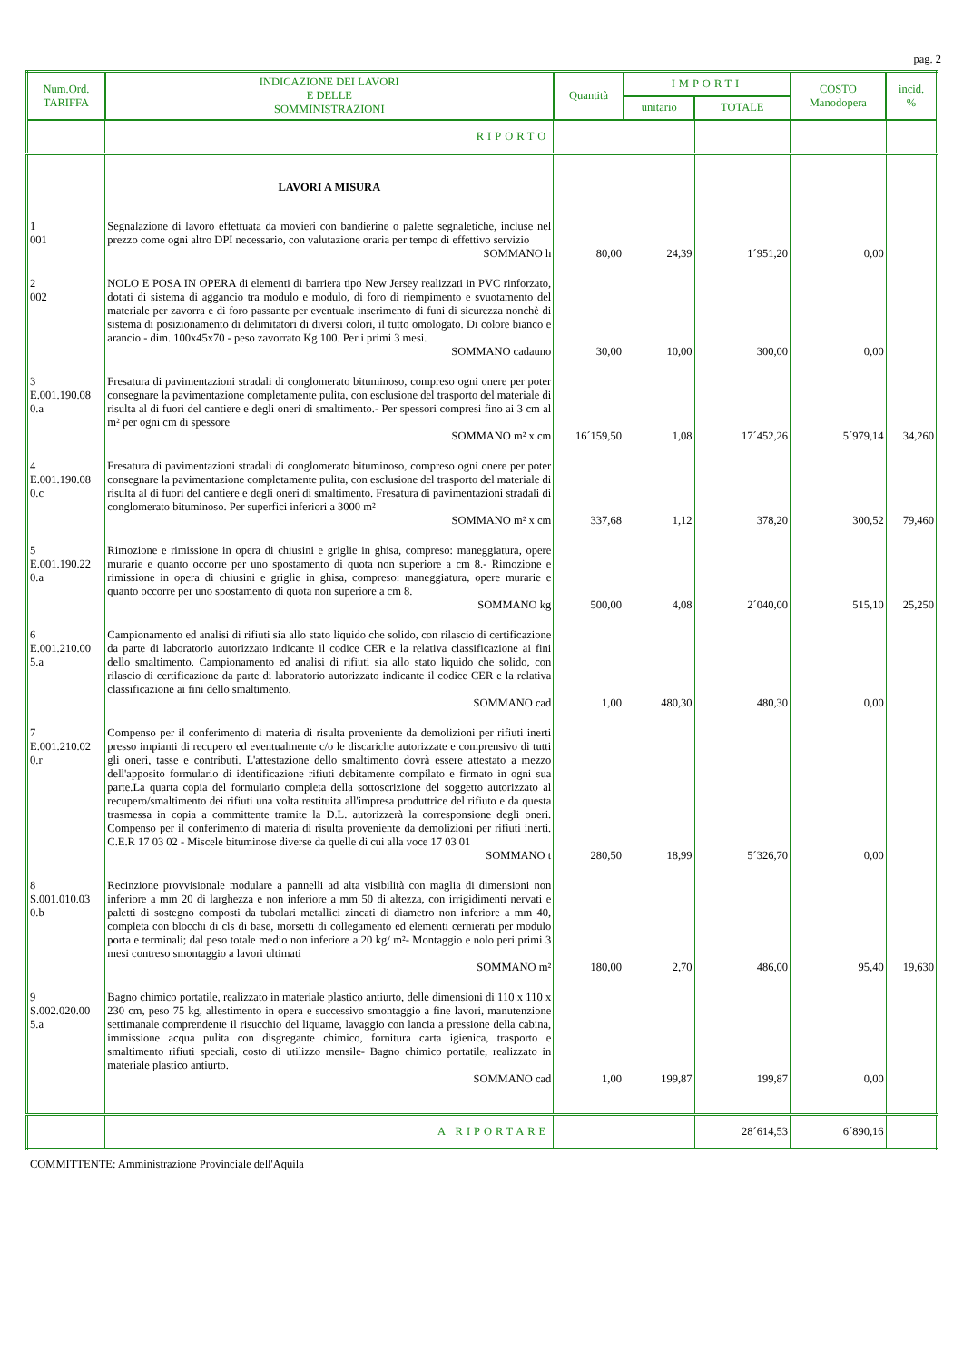pag. 2
| Num.Ord. TARIFFA | INDICAZIONE DEI LAVORI E DELLE SOMMINISTRAZIONI | Quantità | IMPORTI | | COSTO Manodopera | incid. % |
| --- | --- | --- | --- | --- | --- | --- |
| | | | unitario | TOTALE | | |
| | RIPORTO | | | | | |
| | LAVORI A MISURA | | | | | |
| 1 001 | Segnalazione di lavoro effettuata da movieri con bandierine o palette segnaletiche, incluse nel prezzo come ogni altro DPI necessario, con valutazione oraria per tempo di effettivo servizio SOMMANO h | 80,00 | 24,39 | 1´951,20 | 0,00 | |
| 2 002 | NOLO E POSA IN OPERA di elementi di barriera tipo New Jersey realizzati in PVC rinforzato, dotati di sistema di aggancio tra modulo e modulo, di foro di riempimento e svuotamento del materiale per zavorra e di foro passante per eventuale inserimento di funi di sicurezza nonchè di sistema di posizionamento di delimitatori di diversi colori, il tutto omologato. Di colore bianco e arancio - dim. 100x45x70 - peso zavorrato Kg 100. Per i primi 3 mesi. SOMMANO cadauno | 30,00 | 10,00 | 300,00 | 0,00 | |
| 3 E.001.190.08 0.a | Fresatura di pavimentazioni stradali di conglomerato bituminoso, compreso ogni onere per poter consegnare la pavimentazione completamente pulita, con esclusione del trasporto del materiale di risulta al di fuori del cantiere e degli oneri di smaltimento.- Per spessori compresi fino ai 3 cm al m² per ogni cm di spessore SOMMANO m² x cm | 16´159,50 | 1,08 | 17´452,26 | 5´979,14 | 34,260 |
| 4 E.001.190.08 0.c | Fresatura di pavimentazioni stradali di conglomerato bituminoso, compreso ogni onere per poter consegnare la pavimentazione completamente pulita, con esclusione del trasporto del materiale di risulta al di fuori del cantiere e degli oneri di smaltimento. Fresatura di pavimentazioni stradali di conglomerato bituminoso. Per superfici inferiori a 3000 m² SOMMANO m² x cm | 337,68 | 1,12 | 378,20 | 300,52 | 79,460 |
| 5 E.001.190.22 0.a | Rimozione e rimissione in opera di chiusini e griglie in ghisa, compreso: maneggiatura, opere murarie e quanto occorre per uno spostamento di quota non superiore a cm 8.- Rimozione e rimissione in opera di chiusini e griglie in ghisa, compreso: maneggiatura, opere murarie e quanto occorre per uno spostamento di quota non superiore a cm 8. SOMMANO kg | 500,00 | 4,08 | 2´040,00 | 515,10 | 25,250 |
| 6 E.001.210.00 5.a | Campionamento ed analisi di rifiuti sia allo stato liquido che solido, con rilascio di certificazione da parte di laboratorio autorizzato indicante il codice CER e la relativa classificazione ai fini dello smaltimento. Campionamento ed analisi di rifiuti sia allo stato liquido che solido, con rilascio di certificazione da parte di laboratorio autorizzato indicante il codice CER e la relativa classificazione ai fini dello smaltimento. SOMMANO cad | 1,00 | 480,30 | 480,30 | 0,00 | |
| 7 E.001.210.02 0.r | Compenso per il conferimento di materia di risulta proveniente da demolizioni per rifiuti inerti presso impianti di recupero ed eventualmente c/o le discariche autorizzate e comprensivo di tutti gli oneri, tasse e contributi. L'attestazione dello smaltimento dovrà essere attestato a mezzo dell'apposito formulario di identificazione rifiuti debitamente compilato e firmato in ogni sua parte.La quarta copia del formulario completa della sottoscrizione del soggetto autorizzato al recupero/smaltimento dei rifiuti una volta restituita all'impresa produttrice del rifiuto e da questa trasmessa in copia a committente tramite la D.L. autorizzerà la corresponsione degli oneri. Compenso per il conferimento di materia di risulta proveniente da demolizioni per rifiuti inerti. C.E.R 17 03 02 - Miscele bituminose diverse da quelle di cui alla voce 17 03 01 SOMMANO t | 280,50 | 18,99 | 5´326,70 | 0,00 | |
| 8 S.001.010.03 0.b | Recinzione provvisionale modulare a pannelli ad alta visibilità con maglia di dimensioni non inferiore a mm 20 di larghezza e non inferiore a mm 50 di altezza, con irrigidimenti nervati e paletti di sostegno composti da tubolari metallici zincati di diametro non inferiore a mm 40, completa con blocchi di cls di base, morsetti di collegamento ed elementi cernierati per modulo porta e terminali; dal peso totale medio non inferiore a 20 kg/ m²- Montaggio e nolo peri primi 3 mesi contreso smontaggio a lavori ultimati SOMMANO m² | 180,00 | 2,70 | 486,00 | 95,40 | 19,630 |
| 9 S.002.020.00 5.a | Bagno chimico portatile, realizzato in materiale plastico antiurto, delle dimensioni di 110 x 110 x 230 cm, peso 75 kg, allestimento in opera e successivo smontaggio a fine lavori, manutenzione settimanale comprendente il risucchio del liquame, lavaggio con lancia a pressione della cabina, immissione acqua pulita con disgregante chimico, fornitura carta igienica, trasporto e smaltimento rifiuti speciali, costo di utilizzo mensile- Bagno chimico portatile, realizzato in materiale plastico antiurto. SOMMANO cad | 1,00 | 199,87 | 199,87 | 0,00 | |
| | A RIPORTARE | | | 28´614,53 | 6´890,16 | |
COMMITTENTE: Amministrazione Provinciale dell'Aquila